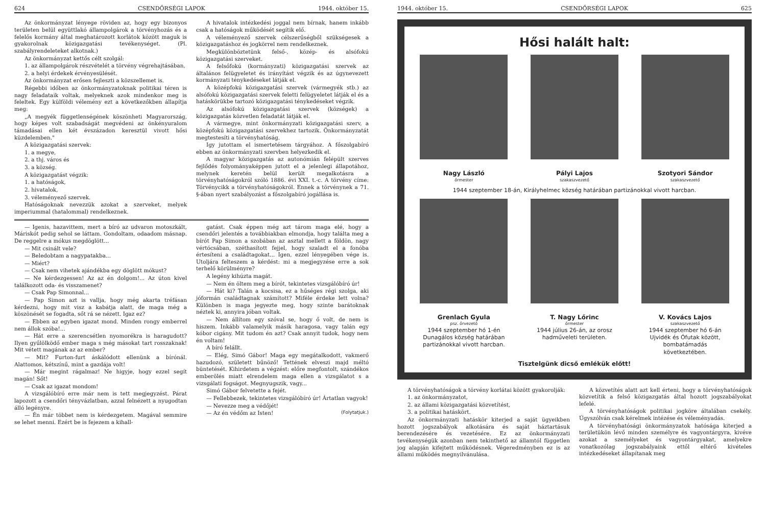624 CSENDŐRSÉGI LAPOK 1944. október 15.
Az önkormányzat lényege röviden az, hogy egy bizonyos területen belül együttlakó állampolgárok a törvényhozás és a felelős kormány által meghatározott korlátok között maguk is gyakorolnak közigazgatási tevékenységet. (Pl. szabályrendeleteket alkotnak.)
Az önkormányzat kettős célt szolgál:
1. az állampolgárok részvételét a törvény végrehajtásában,
2. a helyi érdekek érvényesülését.
Az önkormányzat erősen fejleszti a közszellemet is.
Régebbi időben az önkormányzatoknak politikai téren is nagy feladataik voltak, melyeknek azok mindenkor meg is feleltek. Egy külföldi vélemény ezt a következőkben állapítja meg:
„A megyék függetlenségének köszönheti Magyarország, hogy képes volt szabadságát megvédeni az önkényuralom támadásai ellen két évszázadon keresztül vivott hősi küzdelemben."
A közigazgatási szervek:
1. a megye,
2. a thj. város és
3. a község.
A közigazgatást végzik:
1. a hatóságok,
2. hivatalok,
3. véleményező szervek.
Hatóságoknak nevezzük azokat a szerveket, melyek imperiummal (hatalommal) rendelkeznek.
A hivatalok intézkedési joggal nem bírnak, hanem inkább csak a hatóságok működését segítik elő.
A véleményező szervek célszerűségből szükségesek a közigazgatáshoz és jogkörrel nem rendelkeznek.
Megkülönböztetünk felső-, közép- és alsófokú közigazgatási szerveket.
A felsőfokú (kormányzati) közigazgatási szervek az általános felügyeletet és irányítást végzik és az úgynevezett kormányzati ténykedéseket látják el.
A középfokú közigazgatási szervek (vármegyék stb.) az alsófokú közigazgatási szervek feletti felügyeletet látják el és a hatáskörükbe tartozó közigazgatási ténykedéseket végzik.
Az alsófokú közigazgatási szervek (községek) a közigazgatás közvetlen feladatát látják el.
A vármegye, mint önkormányzati közigazgatási szerv, a középfokú közigazgatási szervekhez tartozik. Önkormányzatát megtestesíti a törvényhatóság.
Igy jutottam el ismertetésem tárgyához. A főszolgabíró ebben az önkormányzati szervben helyezkedik el.
A magyar közigazgatás az autonómián felépült szerves fejlődés folyományaképpen jutott el a jelenlegi állapotához, melynek keretén belül került megalkotásra a törvényhatóságokról szóló 1886. évi XXI. t.-c. A törvény címe: Törvénycikk a törvényhatóságokról. Ennek a törvénynek a 71. §-ában nyert szabályozást a főszolgabíró jogállása is.
— Igenis, hazavittem, mert a bíró az udvaron motoszkált, Máriskót pedig sehol se láttam. Gondoltam, odaadom másnap. De reggelre a mókus megdöglött...
— Mit csinált vele?
— Beledobtam a nagypatakba...
— Miért?
— Csak nem vihetek ajándékba egy döglött mókust?
— Ne kérdezgessen! Az az én dolgom!... Az úton kivel találkozott oda- és visszamenet?
— Csak Pap Simonnal...
— Pap Simon azt is vallja, hogy még akarta tréfásan kérdezni, hogy mit visz a kabátja alatt, de maga még a köszönését se fogadta, sőt rá se nézett. Igaz ez?
— Ebben az egyben igazat mond. Minden rongy emberrel nem állok szóba!...
— Hát erre a szerencsétlen nyomorékra is haragudott? Ilyen gyűlölködő ember maga s még másokat tart rosszaknak! Mit vétett magának az az ember?
— Mit? Furton-furt áskálódott ellenünk a bírónál. Alattomos, kétszínű, mint a gazdája volt!
— Már megint rágalmaz! Ne higyje, hogy ezzel segít magán! Sőt!
— Csak az igazat mondom!
A vizsgálóbíró erre már nem is tett megjegyzést. Párat lapozott a csendőri tényvázlatban, azzal felnézett a nyugodtan álló legényre.
— Én már többet nem is kérdezgetem. Magával semmire se lehet menni. Ezért be is fejezem a kihall-
gatást. Csak éppen még azt tárom maga elé, hogy a csendőri jelentés a továbbiakban elmondja, hogy találta meg a bírót Pap Simon a szobában az asztal mellett a földön, nagy vértócsában, széthasított fejjel, hogy szaladt el a fonóba értesíteni a családtagokat... Igen, ezzel lényegében vége is. Utoljára felteszem a kérdést: mi a megjegyzése erre a sok terhelő körülményre?
A legény kihúzta magát.
— Nem én öltem meg a bírót, tekintetes vizsgálóbíró úr!
— Hát ki? Talán a kocsisa, ez a hűséges régi szolga, aki jóformán családtagnak számított? Miféle érdeke lett volna? Különben is maga jegyezte meg, hogy szinte barátoknak néztek ki, annyira jóban voltak.
— Nem állítom egy szóval se, hogy ő volt, de nem is hiszem. Inkább valamelyik másik haragosa, vagy talán egy kóbor cigány. Mit tudom én azt? Csak annyit tudok, hogy nem én voltam!
A bíró felállt.
— Elég, Simó Gábor! Maga egy megátalkodott, vakmerő hazudozó, született bűnöző! Tettének elveszi majd méltó büntetését. Kihirdetem a végzést: előre megfontolt, szándékos emberölés miatt elrendelem maga ellen a vizsgálatot s a vizsgálati fogságot. Megnyugszik, vagy...
Simó Gábor felvetette a fejét.
— Fellebbezek, tekintetes vizsgálóbíró úr! Ártatlan vagyok!
— Nevezze meg a védőjét!
— Az én védőm az Isten! (Folytatjuk.)
1944. október 15. CSENDŐRSÉGI LAPOK 625
Hősi halált halt:
Nagy László
őrmester
Pályi Lajos
szakaszvezető
Szotyori Sándor
szakaszvezető
1944 szeptember 18-án, Királyhelmec község határában partizánokkal vivott harcban.
Grenlach Gyula
psz. őrvezető
1944 szeptember hó 1-én Dunagálos község határában partizánokkal vivott harcban.
T. Nagy Lőrinc
őrmester
1944 július 26-án, az orosz hadműveleti területen.
V. Kovács Lajos
szakaszvezető
1944 szeptember hó 6-án Ujvidék és Ófutak között, bombatámadás következtében.
Tisztelgünk dicső emlékük előtt!
A törvényhatóságok a törvény korlátai között gyakorolják:
1. az önkormányzatot,
2. az állami közigazgatási közvetítést,
3. a politikai hatáskört.
Az önkormányzati hatáskör kiterjed a saját ügyeikben hozott jogszabályok alkotására és saját háztartásuk berendezésére és vezetésére. Ez az önkormányzati tevékenységük azonban nem tekinthető az államtól független jog alapján kifejtett működésnek. Végeredményben ez is az állami működés megnyilvánulása.
A közvetítés alatt azt kell érteni, hogy a törvényhatóságok közvetítik a felső közigazgatás által hozott jogszabályokat lefelé.
A törvényhatóságok politikai jogköre általában csekély. Úgyszólván csak kérelmek intézése és véleményadás.
A törvényhatósági önkormányzatok hatósága kiterjed a területükön lévő minden személyre és vagyontárgyra, kivéve azokat a személyeket és vagyontárgyakat, amelyekre vonatkozólag jogszabályaink ettől eltérő kivételes intézkedéseket állapítanak meg